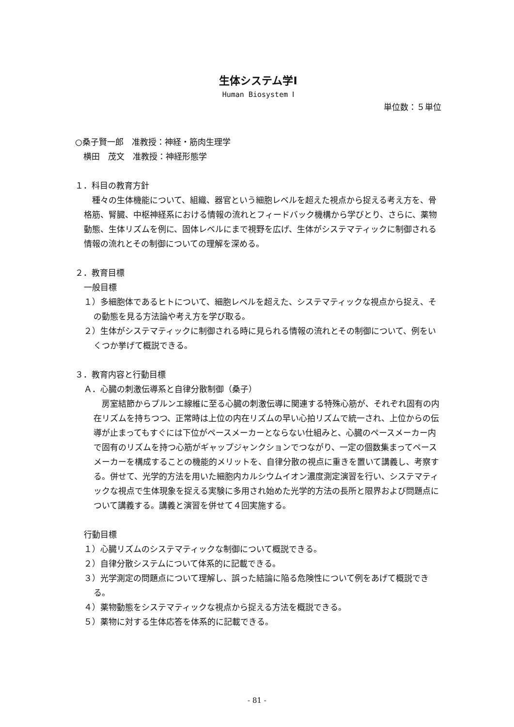生体システム学Ⅰ
Human Biosystem Ⅰ
単位数：５単位
○桑子賢一郎　准教授：神経・筋肉生理学
　横田　茂文　准教授：神経形態学
１．科目の教育方針
　種々の生体機能について、組織、器官という細胞レベルを超えた視点から捉える考え方を、骨格筋、腎臓、中枢神経系における情報の流れとフィードバック機構から学びとり、さらに、薬物動態、生体リズムを例に、固体レベルにまで視野を広げ、生体がシステマティックに制御される情報の流れとその制御についての理解を深める。
２．教育目標
一般目標
１）多細胞体であるヒトについて、細胞レベルを超えた、システマティックな視点から捉え、その動態を見る方法論や考え方を学び取る。
２）生体がシステマティックに制御される時に見られる情報の流れとその制御について、例をいくつか挙げて概説できる。
３．教育内容と行動目標
Ａ．心臓の刺激伝導系と自律分散制御（桑子）
　房室結節からプルンエ線維に至る心臓の刺激伝導に関連する特殊心筋が、それぞれ固有の内在リズムを持ちつつ、正常時は上位の内在リズムの早い心拍リズムで統一され、上位からの伝導が止まってもすぐには下位がペースメーカーとならない仕組みと、心臓のペースメーカー内で固有のリズムを持つ心筋がギャップジャンクションでつながり、一定の個数集まってペースメーカーを構成することの機能的メリットを、自律分散の視点に重きを置いて講義し、考察する。併せて、光学的方法を用いた細胞内カルシウムイオン濃度測定演習を行い、システマティックな視点で生体現象を捉える実験に多用され始めた光学的方法の長所と限界および問題点について講義する。講義と演習を併せて４回実施する。
行動目標
１）心臓リズムのシステマティックな制御について概説できる。
２）自律分散システムについて体系的に記載できる。
３）光学測定の問題点について理解し、誤った結論に陥る危険性について例をあげて概説できる。
４）薬物動態をシステマティックな視点から捉える方法を概説できる。
５）薬物に対する生体応答を体系的に記載できる。
- 81 -